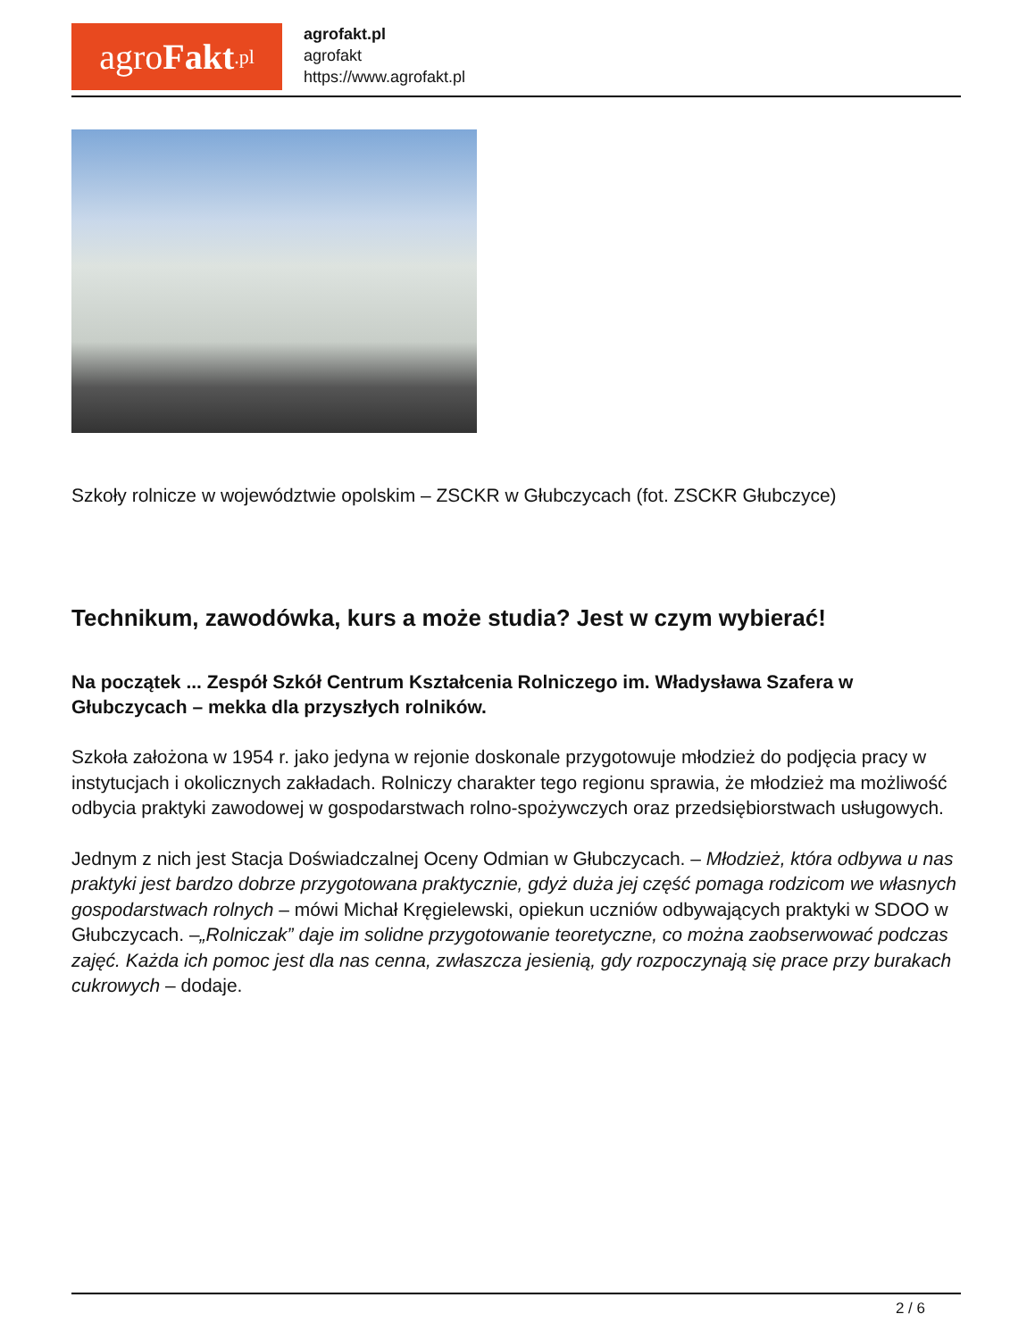agro Fakt.pl
agrofakt.pl
agrofakt
https://www.agrofakt.pl
Szkoły rolnicze w województwie opolskim – ZSCKR w Głubczycach (fot. ZSCKR Głubczyce)
Technikum, zawodówka, kurs a może studia? Jest w czym wybierać!
Na początek ... Zespół Szkół Centrum Kształcenia Rolniczego im. Władysława Szafera w Głubczycach – mekka dla przyszłych rolników.
Szkoła założona w 1954 r. jako jedyna w rejonie doskonale przygotowuje młodzież do podjęcia pracy w instytucjach i okolicznych zakładach. Rolniczy charakter tego regionu sprawia, że młodzież ma możliwość odbycia praktyki zawodowej w gospodarstwach rolno-spożywczych oraz przedsiębiorstwach usługowych.
Jednym z nich jest Stacja Doświadczalnej Oceny Odmian w Głubczycach. – Młodzież, która odbywa u nas praktyki jest bardzo dobrze przygotowana praktycznie, gdyż duża jej część pomaga rodzicom we własnych gospodarstwach rolnych – mówi Michał Kręgielewski, opiekun uczniów odbywających praktyki w SDOO w Głubczycach. –„Rolniczak” daje im solidne przygotowanie teoretyczne, co można zaobserwować podczas zajęć. Każda ich pomoc jest dla nas cenna, zwłaszcza jesienią, gdy rozpoczynają się prace przy burakach cukrowych – dodaje.
2 / 6